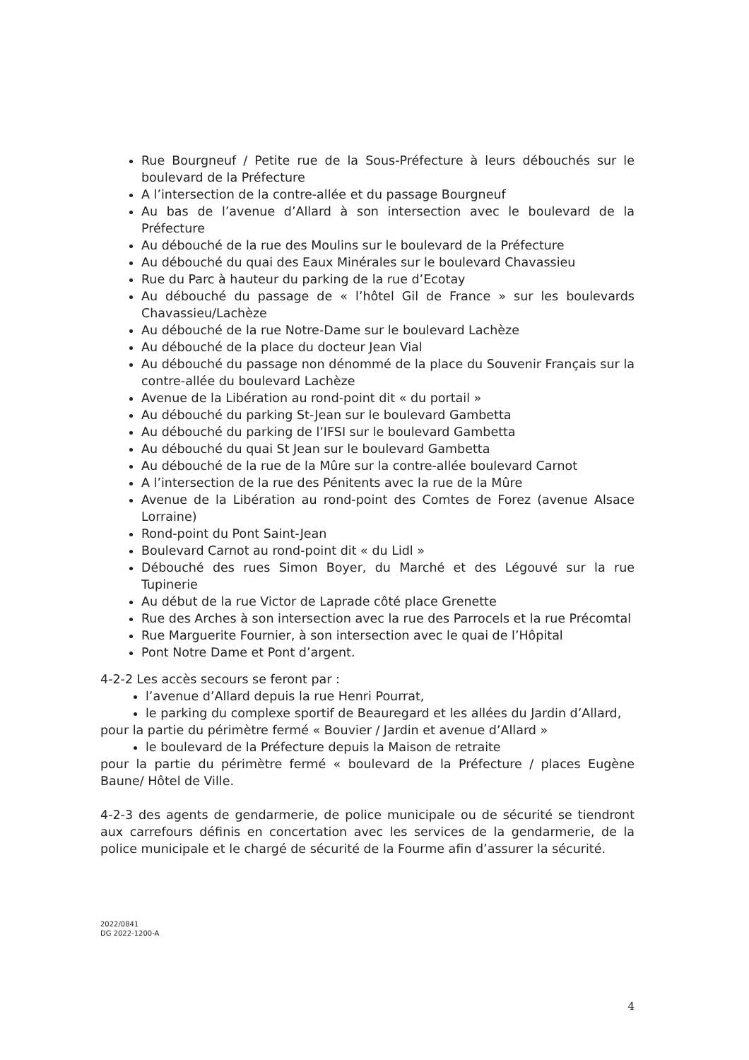Rue Bourgneuf / Petite rue de la Sous-Préfecture à leurs débouchés sur le boulevard de la Préfecture
A l’intersection de la contre-allée et du passage Bourgneuf
Au bas de l’avenue d’Allard à son intersection avec le boulevard de la Préfecture
Au débouché de la rue des Moulins sur le boulevard de la Préfecture
Au débouché du quai des Eaux Minérales sur le boulevard Chavassieu
Rue du Parc à hauteur du parking de la rue d’Ecotay
Au débouché du passage de « l’hôtel Gil de France » sur les boulevards Chavassieu/Lachèze
Au débouché de la rue Notre-Dame sur le boulevard Lachèze
Au débouché de la place du docteur Jean Vial
Au débouché du passage non dénommé de la place du Souvenir Français sur la contre-allée du boulevard Lachèze
Avenue de la Libération au rond-point dit « du portail »
Au débouché du parking St-Jean sur le boulevard Gambetta
Au débouché du parking de l’IFSI sur le boulevard Gambetta
Au débouché du quai St Jean sur le boulevard Gambetta
Au débouché de la rue de la Mûre sur la contre-allée boulevard Carnot
A l’intersection de la rue des Pénitents avec la rue de la Mûre
Avenue de la Libération au rond-point des Comtes de Forez (avenue Alsace Lorraine)
Rond-point du Pont Saint-Jean
Boulevard Carnot au rond-point dit « du Lidl »
Débouché des rues Simon Boyer, du Marché et des Légouvé sur la rue Tupinerie
Au début de la rue Victor de Laprade côté place Grenette
Rue des Arches à son intersection avec la rue des Parrocels et la rue Précomtal
Rue Marguerite Fournier, à son intersection avec le quai de l’Hôpital
Pont Notre Dame et Pont d’argent.
4-2-2 Les accès secours se feront par :
l’avenue d’Allard depuis la rue Henri Pourrat,
le parking du complexe sportif de Beauregard et les allées du Jardin d’Allard,
pour la partie du périmètre fermé « Bouvier / Jardin et avenue d’Allard »
le boulevard de la Préfecture depuis la Maison de retraite
pour la partie du périmètre fermé « boulevard de la Préfecture / places Eugène Baune/ Hôtel de Ville.
4-2-3 des agents de gendarmerie, de police municipale ou de sécurité se tiendront aux carrefours définis en concertation avec les services de la gendarmerie, de la police municipale et le chargé de sécurité de la Fourme afin d’assurer la sécurité.
2022/0841
DG 2022-1200-A
4